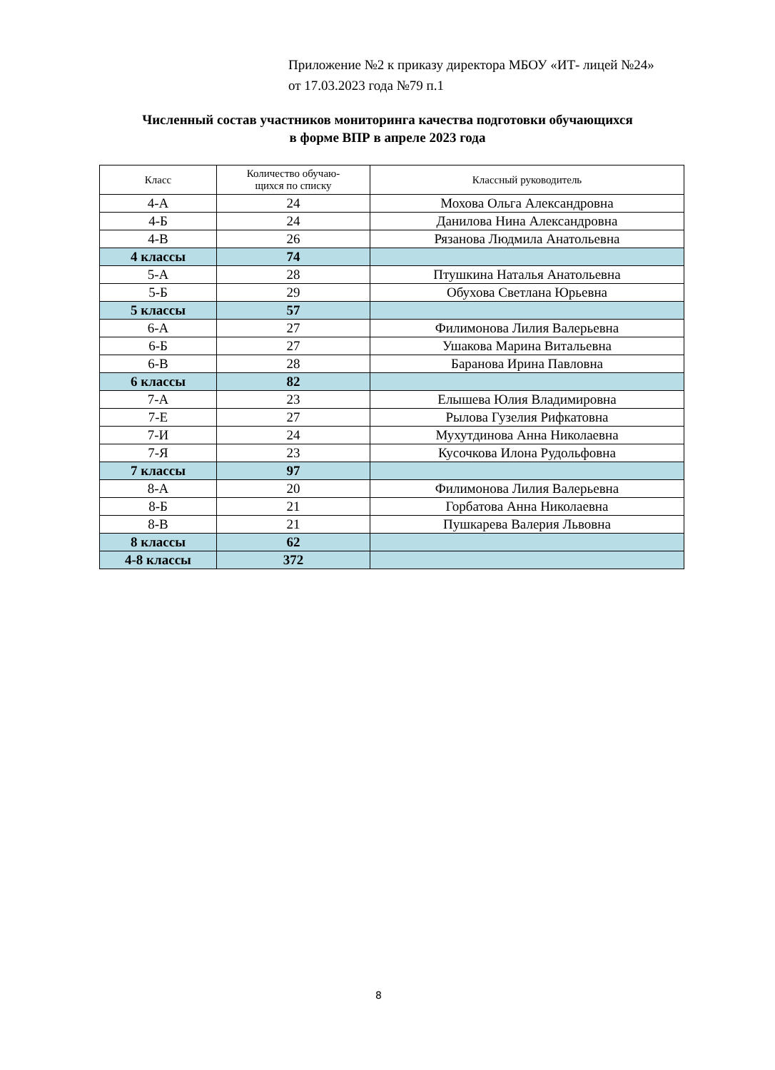Приложение №2 к приказу директора МБОУ «ИТ- лицей №24»
от 17.03.2023 года №79 п.1
Численный состав участников мониторинга качества подготовки обучающихся
в форме ВПР в апреле 2023 года
| Класс | Количество обучаю- щихся по списку | Классный руководитель |
| --- | --- | --- |
| 4-А | 24 | Мохова Ольга Александровна |
| 4-Б | 24 | Данилова Нина Александровна |
| 4-В | 26 | Рязанова Людмила Анатольевна |
| 4 классы | 74 | |
| 5-А | 28 | Птушкина Наталья Анатольевна |
| 5-Б | 29 | Обухова Светлана Юрьевна |
| 5 классы | 57 | |
| 6-А | 27 | Филимонова Лилия Валерьевна |
| 6-Б | 27 | Ушакова Марина Витальевна |
| 6-В | 28 | Баранова Ирина Павловна |
| 6 классы | 82 | |
| 7-А | 23 | Елышева Юлия Владимировна |
| 7-Е | 27 | Рылова Гузелия Рифкатовна |
| 7-И | 24 | Мухутдинова Анна Николаевна |
| 7-Я | 23 | Кусочкова Илона Рудольфовна |
| 7 классы | 97 | |
| 8-А | 20 | Филимонова Лилия Валерьевна |
| 8-Б | 21 | Горбатова Анна Николаевна |
| 8-В | 21 | Пушкарева Валерия Львовна |
| 8 классы | 62 | |
| 4-8 классы | 372 | |
8